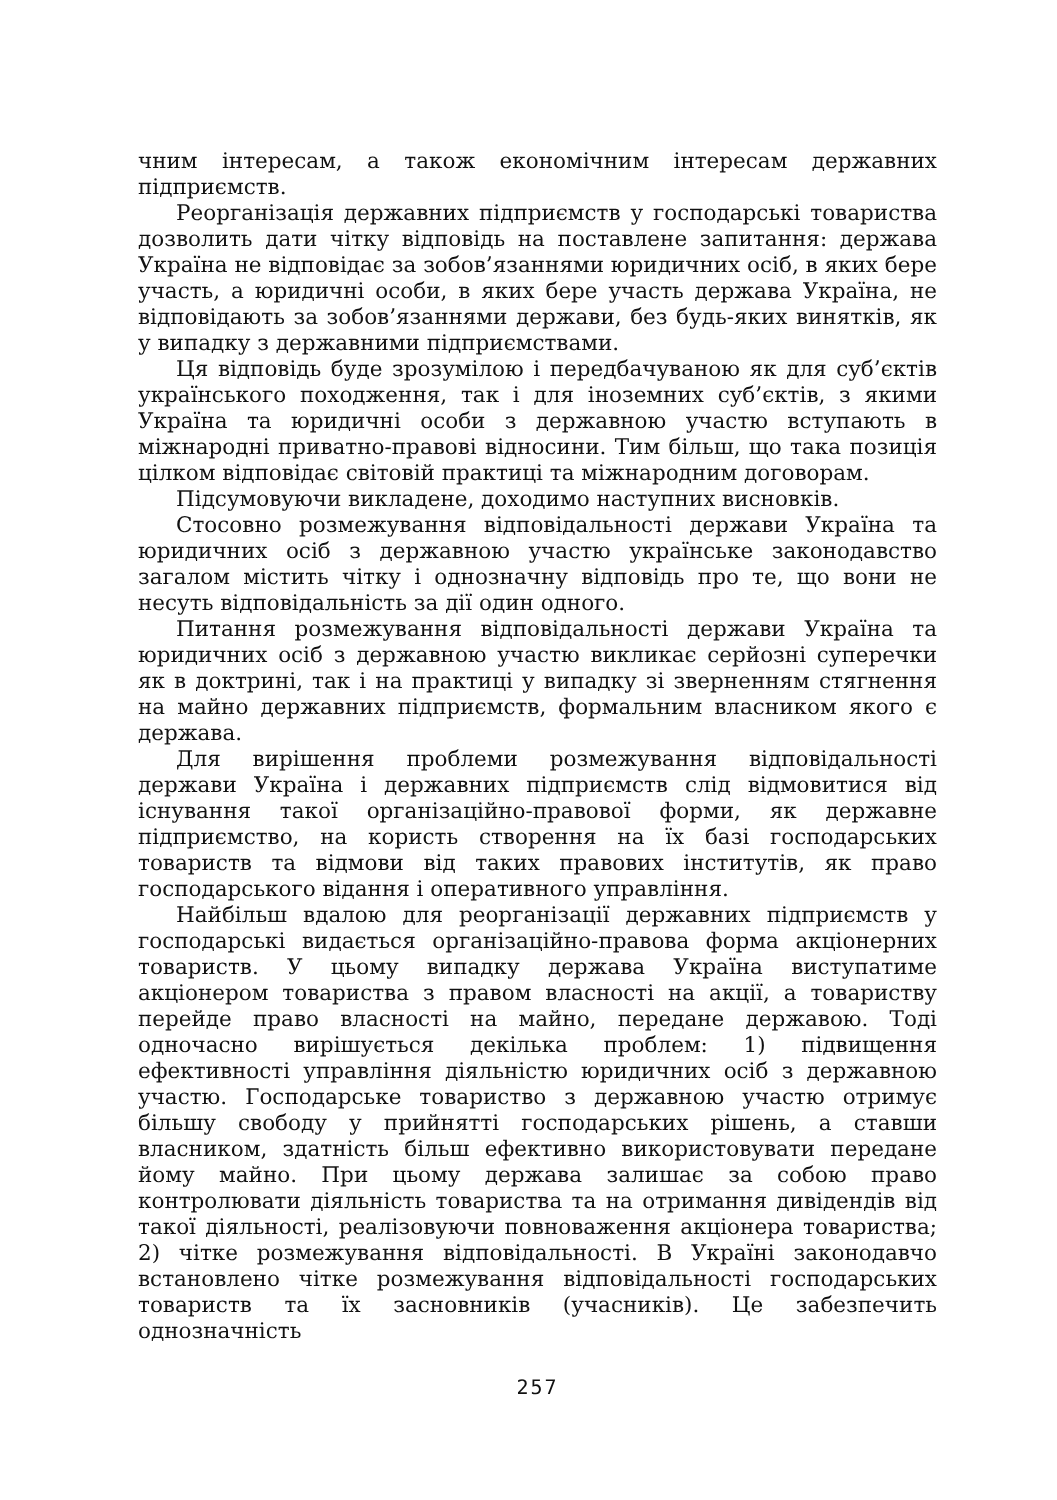чним інтересам, а також економічним інтересам державних підприємств.
Реорганізація державних підприємств у господарські товариства дозволить дати чітку відповідь на поставлене запитання: держава Україна не відповідає за зобов’язаннями юридичних осіб, в яких бере участь, а юридичні особи, в яких бере участь держава Україна, не відповідають за зобов’язаннями держави, без будь-яких винятків, як у випадку з державними підприємствами.
Ця відповідь буде зрозумілою і передбачуваною як для суб’єктів українського походження, так і для іноземних суб’єктів, з якими Україна та юридичні особи з державною участю вступають в міжнародні приватно-правові відносини. Тим більш, що така позиція цілком відповідає світовій практиці та міжнародним договорам.
Підсумовуючи викладене, доходимо наступних висновків.
Стосовно розмежування відповідальності держави Україна та юридичних осіб з державною участю українське законодавство загалом містить чітку і однозначну відповідь про те, що вони не несуть відповідальність за дії один одного.
Питання розмежування відповідальності держави Україна та юридичних осіб з державною участю викликає серйозні суперечки як в доктрині, так і на практиці у випадку зі зверненням стягнення на майно державних підприємств, формальним власником якого є держава.
Для вирішення проблеми розмежування відповідальності держави Україна і державних підприємств слід відмовитися від існування такої організаційно-правової форми, як державне підприємство, на користь створення на їх базі господарських товариств та відмови від таких правових інститутів, як право господарського відання і оперативного управління.
Найбільш вдалою для реорганізації державних підприємств у господарські видається організаційно-правова форма акціонерних товариств. У цьому випадку держава Україна виступатиме акціонером товариства з правом власності на акції, а товариству перейде право власності на майно, передане державою. Тоді одночасно вирішується декілька проблем: 1) підвищення ефективності управління діяльністю юридичних осіб з державною участю. Господарське товариство з державною участю отримує більшу свободу у прийнятті господарських рішень, а ставши власником, здатність більш ефективно використовувати передане йому майно. При цьому держава залишає за собою право контролювати діяльність товариства та на отримання дивідендів від такої діяльності, реалізовуючи повноваження акціонера товариства; 2) чітке розмежування відповідальності. В Україні законодавчо встановлено чітке розмежування відповідальності господарських товариств та їх засновників (учасників). Це забезпечить однозначність
257